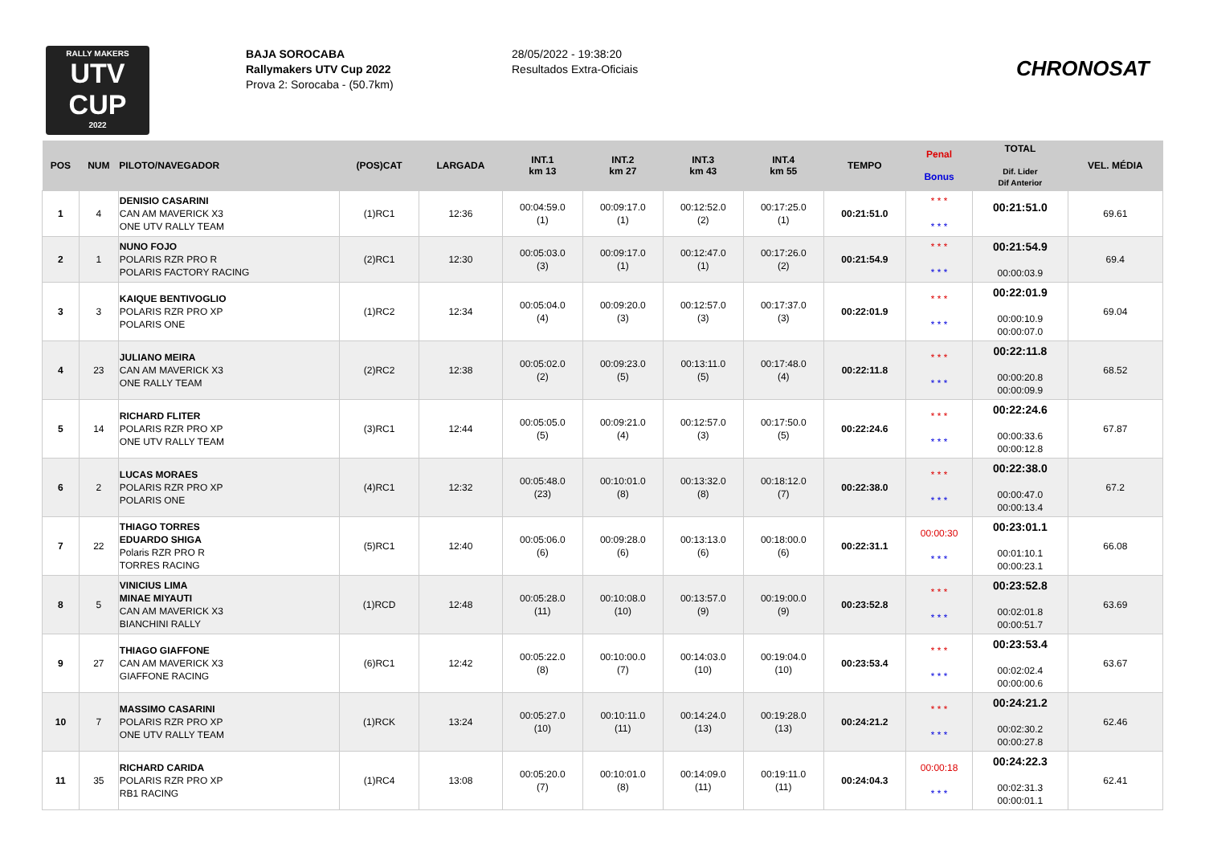RALLY MAKERS
UTV
CUP
2022
BAJA SOROCABA
Rallymakers UTV Cup 2022
Prova 2: Sorocaba - (50.7km)
28/05/2022 - 19:38:20
Resultados Extra-Oficiais
CHRONOSAT
| POS | NUM | PILOTO/NAVEGADOR | (POS)CAT | LARGADA | INT.1 km 13 | INT.2 km 27 | INT.3 km 43 | INT.4 km 55 | TEMPO | Penal Bonus | TOTAL Dif. Lider Dif Anterior | VEL. MÉDIA |
| --- | --- | --- | --- | --- | --- | --- | --- | --- | --- | --- | --- | --- |
| 1 | 4 | DENISIO CASARINI CAN AM MAVERICK X3 ONE UTV RALLY TEAM | (1)RC1 | 12:36 | 00:04:59.0 (1) | 00:09:17.0 (1) | 00:12:52.0 (2) | 00:17:25.0 (1) | 00:21:51.0 | * * * * * * | 00:21:51.0 | 69.61 |
| 2 | 1 | NUNO FOJO POLARIS RZR PRO R POLARIS FACTORY RACING | (2)RC1 | 12:30 | 00:05:03.0 (3) | 00:09:17.0 (1) | 00:12:47.0 (1) | 00:17:26.0 (2) | 00:21:54.9 | * * * * * * | 00:21:54.9 00:00:03.9 | 69.4 |
| 3 | 3 | KAIQUE BENTIVOGLIO POLARIS RZR PRO XP POLARIS ONE | (1)RC2 | 12:34 | 00:05:04.0 (4) | 00:09:20.0 (3) | 00:12:57.0 (3) | 00:17:37.0 (3) | 00:22:01.9 | * * * * * * | 00:22:01.9 00:00:10.9 00:00:07.0 | 69.04 |
| 4 | 23 | JULIANO MEIRA CAN AM MAVERICK X3 ONE RALLY TEAM | (2)RC2 | 12:38 | 00:05:02.0 (2) | 00:09:23.0 (5) | 00:13:11.0 (5) | 00:17:48.0 (4) | 00:22:11.8 | * * * * * * | 00:22:11.8 00:00:20.8 00:00:09.9 | 68.52 |
| 5 | 14 | RICHARD FLITER POLARIS RZR PRO XP ONE UTV RALLY TEAM | (3)RC1 | 12:44 | 00:05:05.0 (5) | 00:09:21.0 (4) | 00:12:57.0 (3) | 00:17:50.0 (5) | 00:22:24.6 | * * * * * * | 00:22:24.6 00:00:33.6 00:00:12.8 | 67.87 |
| 6 | 2 | LUCAS MORAES POLARIS RZR PRO XP POLARIS ONE | (4)RC1 | 12:32 | 00:05:48.0 (23) | 00:10:01.0 (8) | 00:13:32.0 (8) | 00:18:12.0 (7) | 00:22:38.0 | * * * * * * | 00:22:38.0 00:00:47.0 00:00:13.4 | 67.2 |
| 7 | 22 | THIAGO TORRES EDUARDO SHIGA Polaris RZR PRO R TORRES RACING | (5)RC1 | 12:40 | 00:05:06.0 (6) | 00:09:28.0 (6) | 00:13:13.0 (6) | 00:18:00.0 (6) | 00:22:31.1 | 00:00:30 * * * | 00:23:01.1 00:01:10.1 00:00:23.1 | 66.08 |
| 8 | 5 | VINICIUS LIMA MINAE MIYAUTI CAN AM MAVERICK X3 BIANCHINI RALLY | (1)RCD | 12:48 | 00:05:28.0 (11) | 00:10:08.0 (10) | 00:13:57.0 (9) | 00:19:00.0 (9) | 00:23:52.8 | * * * * * * | 00:23:52.8 00:02:01.8 00:00:51.7 | 63.69 |
| 9 | 27 | THIAGO GIAFFONE CAN AM MAVERICK X3 GIAFFONE RACING | (6)RC1 | 12:42 | 00:05:22.0 (8) | 00:10:00.0 (7) | 00:14:03.0 (10) | 00:19:04.0 (10) | 00:23:53.4 | * * * * * * | 00:23:53.4 00:02:02.4 00:00:00.6 | 63.67 |
| 10 | 7 | MASSIMO CASARINI POLARIS RZR PRO XP ONE UTV RALLY TEAM | (1)RCK | 13:24 | 00:05:27.0 (10) | 00:10:11.0 (11) | 00:14:24.0 (13) | 00:19:28.0 (13) | 00:24:21.2 | * * * * * * | 00:24:21.2 00:02:30.2 00:00:27.8 | 62.46 |
| 11 | 35 | RICHARD CARIDA POLARIS RZR PRO XP RB1 RACING | (1)RC4 | 13:08 | 00:05:20.0 (7) | 00:10:01.0 (8) | 00:14:09.0 (11) | 00:19:11.0 (11) | 00:24:04.3 | 00:00:18 * * * | 00:24:22.3 00:02:31.3 00:00:01.1 | 62.41 |